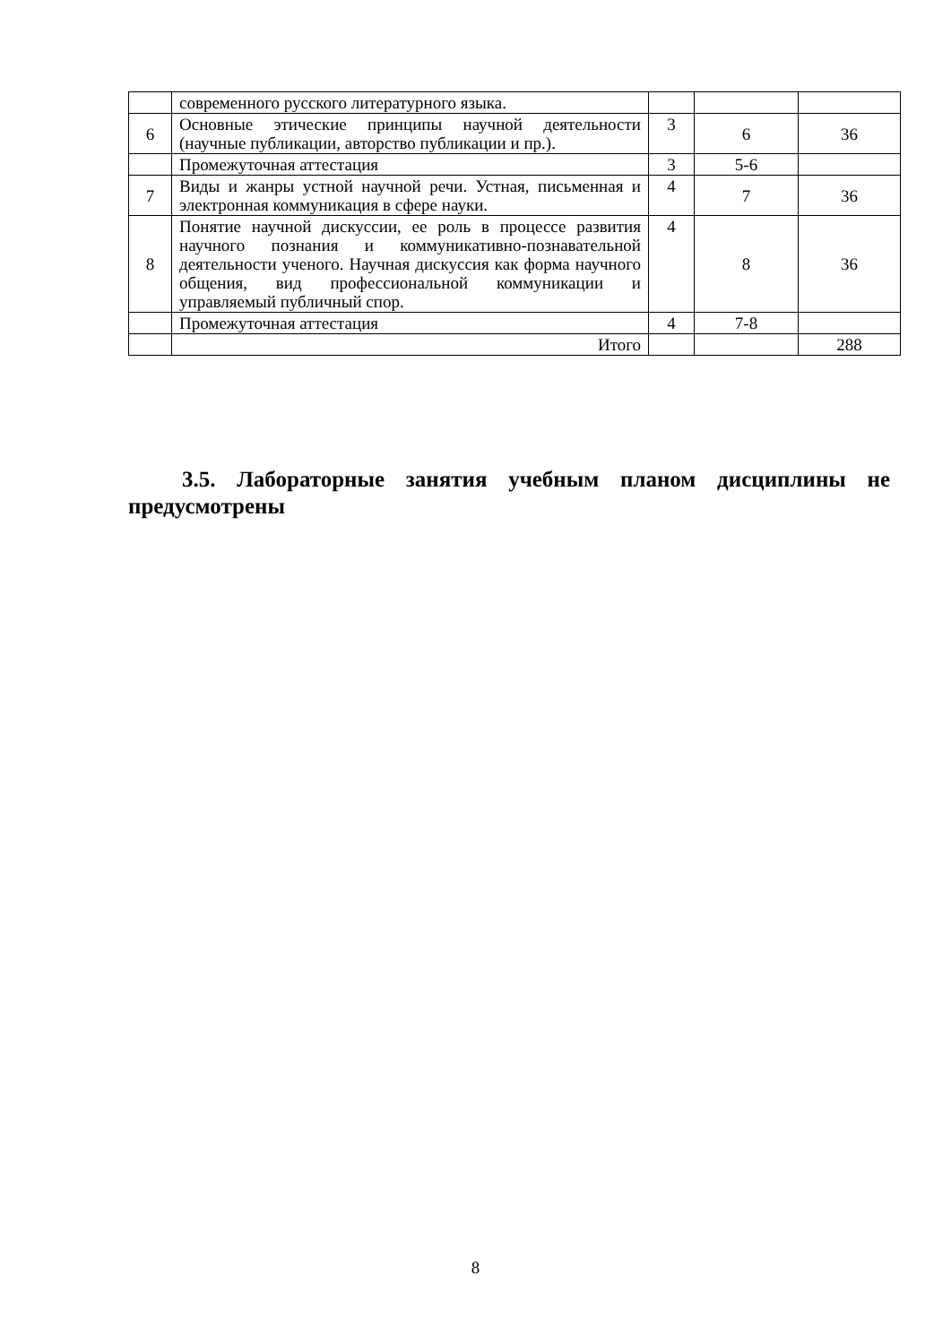| | современного русского литературного языка. | | | |
| 6 | Основные этические принципы научной деятельности (научные публикации, авторство публикации и пр.). | 3 | 6 | 36 |
| | Промежуточная аттестация | 3 | 5-6 | |
| 7 | Виды и жанры устной научной речи. Устная, письменная и электронная коммуникация в сфере науки. | 4 | 7 | 36 |
| 8 | Понятие научной дискуссии, ее роль в процессе развития научного познания и коммуникативно-познавательной деятельности ученого. Научная дискуссия как форма научного общения, вид профессиональной коммуникации и управляемый публичный спор. | 4 | 8 | 36 |
| | Промежуточная аттестация | 4 | 7-8 | |
| | Итого | | | 288 |
3.5. Лабораторные занятия учебным планом дисциплины не предусмотрены
8